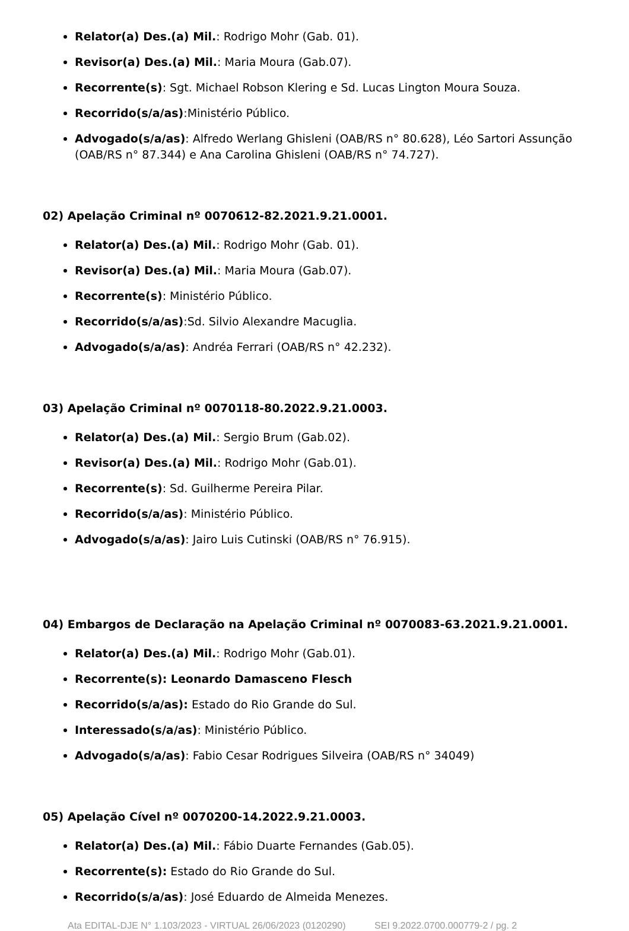Relator(a) Des.(a) Mil.: Rodrigo Mohr (Gab. 01).
Revisor(a) Des.(a) Mil.: Maria Moura (Gab.07).
Recorrente(s): Sgt. Michael Robson Klering e Sd. Lucas Lington Moura Souza.
Recorrido(s/a/as):Ministério Público.
Advogado(s/a/as): Alfredo Werlang Ghisleni (OAB/RS n° 80.628), Léo Sartori Assunção (OAB/RS n° 87.344) e Ana Carolina Ghisleni (OAB/RS n° 74.727).
02) Apelação Criminal nº 0070612-82.2021.9.21.0001.
Relator(a) Des.(a) Mil.: Rodrigo Mohr (Gab. 01).
Revisor(a) Des.(a) Mil.: Maria Moura (Gab.07).
Recorrente(s): Ministério Público.
Recorrido(s/a/as):Sd. Silvio Alexandre Macuglia.
Advogado(s/a/as): Andréa Ferrari (OAB/RS n° 42.232).
03) Apelação Criminal nº 0070118-80.2022.9.21.0003.
Relator(a) Des.(a) Mil.: Sergio Brum (Gab.02).
Revisor(a) Des.(a) Mil.: Rodrigo Mohr (Gab.01).
Recorrente(s): Sd. Guilherme Pereira Pilar.
Recorrido(s/a/as): Ministério Público.
Advogado(s/a/as): Jairo Luis Cutinski (OAB/RS n° 76.915).
04) Embargos de Declaração na Apelação Criminal nº 0070083-63.2021.9.21.0001.
Relator(a) Des.(a) Mil.: Rodrigo Mohr (Gab.01).
Recorrente(s): Leonardo Damasceno Flesch
Recorrido(s/a/as): Estado do Rio Grande do Sul.
Interessado(s/a/as): Ministério Público.
Advogado(s/a/as): Fabio Cesar Rodrigues Silveira (OAB/RS n° 34049)
05) Apelação Cível nº 0070200-14.2022.9.21.0003.
Relator(a) Des.(a) Mil.: Fábio Duarte Fernandes (Gab.05).
Recorrente(s): Estado do Rio Grande do Sul.
Recorrido(s/a/as): José Eduardo de Almeida Menezes.
Ata EDITAL-DJE N° 1.103/2023 - VIRTUAL 26/06/2023 (0120290) SEI 9.2022.0700.000779-2 / pg. 2